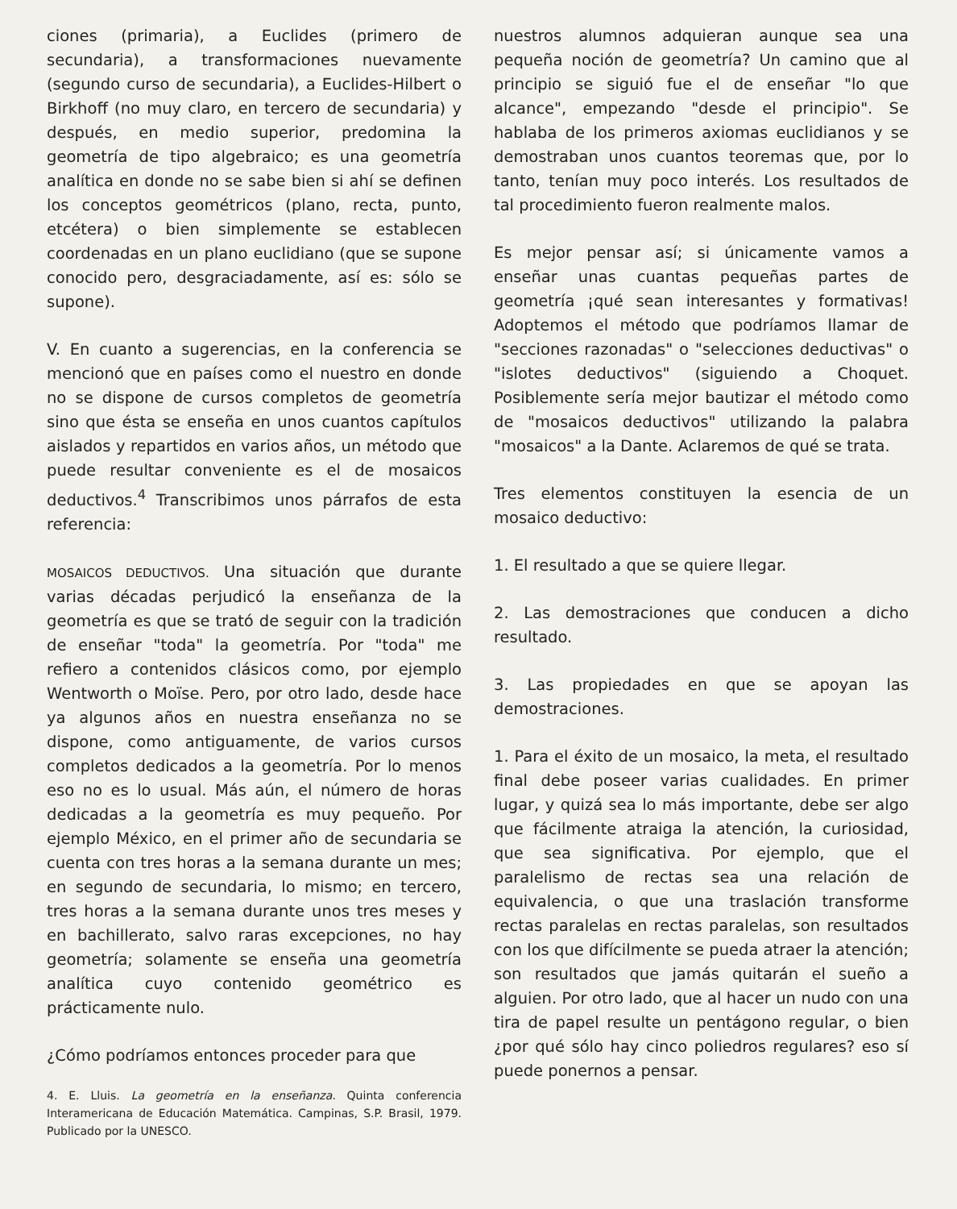ciones (primaria), a Euclides (primero de secundaria), a transformaciones nuevamente (segundo curso de secundaria), a Euclides-Hilbert o Birkhoff (no muy claro, en tercero de secundaria) y después, en medio superior, predomina la geometría de tipo algebraico; es una geometría analítica en donde no se sabe bien si ahí se definen los conceptos geométricos (plano, recta, punto, etcétera) o bien simplemente se establecen coordenadas en un plano euclidiano (que se supone conocido pero, desgraciadamente, así es: sólo se supone).
V. En cuanto a sugerencias, en la conferencia se mencionó que en países como el nuestro en donde no se dispone de cursos completos de geometría sino que ésta se enseña en unos cuantos capítulos aislados y repartidos en varios años, un método que puede resultar conveniente es el de mosaicos deductivos.<sup>4</sup> Transcribimos unos párrafos de esta referencia:
MOSAICOS DEDUCTIVOS. Una situación que durante varias décadas perjudicó la enseñanza de la geometría es que se trató de seguir con la tradición de enseñar "toda" la geometría. Por "toda" me refiero a contenidos clásicos como, por ejemplo Wentworth o Moïse. Pero, por otro lado, desde hace ya algunos años en nuestra enseñanza no se dispone, como antiguamente, de varios cursos completos dedicados a la geometría. Por lo menos eso no es lo usual. Más aún, el número de horas dedicadas a la geometría es muy pequeño. Por ejemplo México, en el primer año de secundaria se cuenta con tres horas a la semana durante un mes; en segundo de secundaria, lo mismo; en tercero, tres horas a la semana durante unos tres meses y en bachillerato, salvo raras excepciones, no hay geometría; solamente se enseña una geometría analítica cuyo contenido geométrico es prácticamente nulo.
¿Cómo podríamos entonces proceder para que
4. E. Lluis. La geometría en la enseñanza. Quinta conferencia Interamericana de Educación Matemática. Campinas, S.P. Brasil, 1979. Publicado por la UNESCO.
nuestros alumnos adquieran aunque sea una pequeña noción de geometría? Un camino que al principio se siguió fue el de enseñar "lo que alcance", empezando "desde el principio". Se hablaba de los primeros axiomas euclidianos y se demostraban unos cuantos teoremas que, por lo tanto, tenían muy poco interés. Los resultados de tal procedimiento fueron realmente malos.
Es mejor pensar así; si únicamente vamos a enseñar unas cuantas pequeñas partes de geometría ¡qué sean interesantes y formativas! Adoptemos el método que podríamos llamar de "secciones razonadas" o "selecciones deductivas" o "islotes deductivos" (siguiendo a Choquet. Posiblemente sería mejor bautizar el método como de "mosaicos deductivos" utilizando la palabra "mosaicos" a la Dante. Aclaremos de qué se trata.
Tres elementos constituyen la esencia de un mosaico deductivo:
1. El resultado a que se quiere llegar.
2. Las demostraciones que conducen a dicho resultado.
3. Las propiedades en que se apoyan las demostraciones.
1. Para el éxito de un mosaico, la meta, el resultado final debe poseer varias cualidades. En primer lugar, y quizá sea lo más importante, debe ser algo que fácilmente atraiga la atención, la curiosidad, que sea significativa. Por ejemplo, que el paralelismo de rectas sea una relación de equivalencia, o que una traslación transforme rectas paralelas en rectas paralelas, son resultados con los que difícilmente se pueda atraer la atención; son resultados que jamás quitarán el sueño a alguien. Por otro lado, que al hacer un nudo con una tira de papel resulte un pentágono regular, o bien ¿por qué sólo hay cinco poliedros regulares? eso sí puede ponernos a pensar.